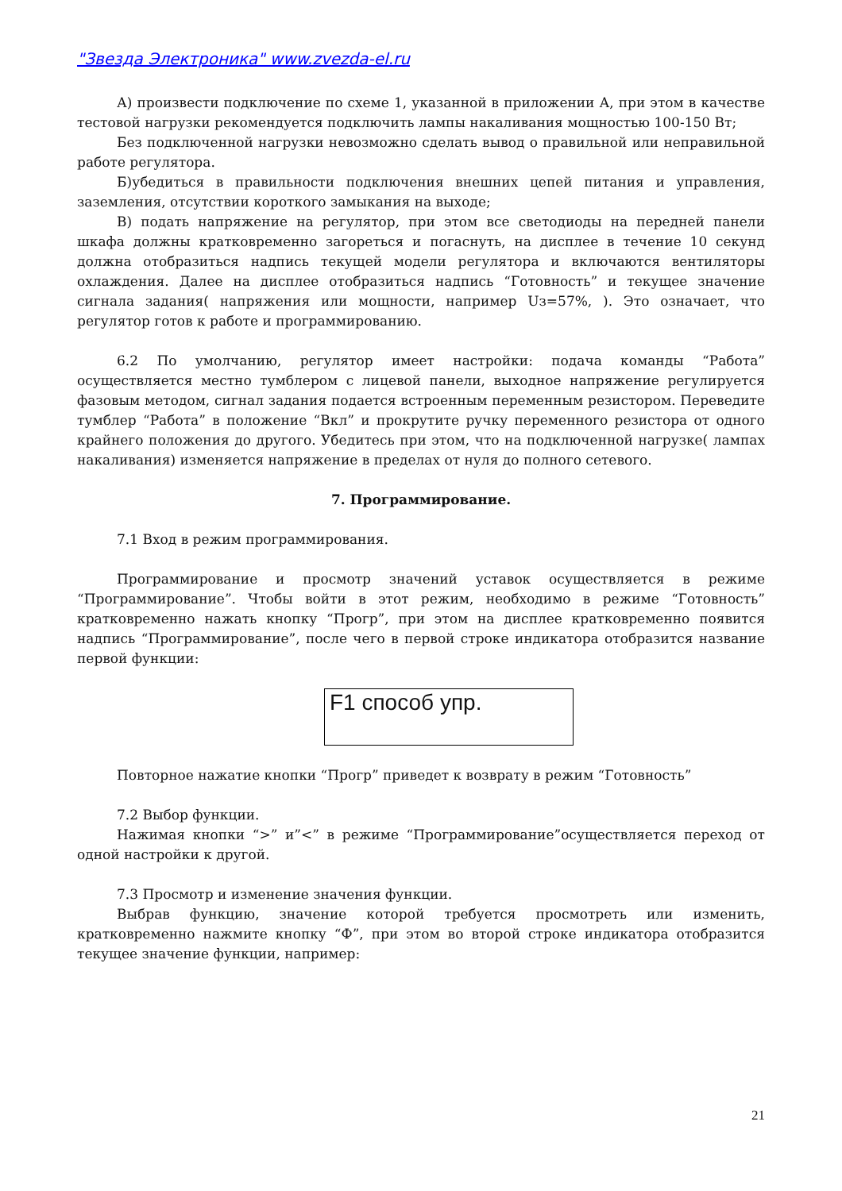"Звезда Электроника" www.zvezda-el.ru
А) произвести подключение по схеме 1, указанной в приложении А, при этом в качестве тестовой нагрузки рекомендуется подключить лампы накаливания мощностью 100-150 Вт;
Без подключенной нагрузки невозможно сделать вывод о правильной или неправильной работе регулятора.
Б)убедиться в правильности подключения внешних цепей питания и управления, заземления, отсутствии короткого замыкания на выходе;
В) подать напряжение на регулятор, при этом все светодиоды на передней панели шкафа должны кратковременно загореться и погаснуть, на дисплее в течение 10 секунд должна отобразиться надпись текущей модели регулятора и включаются вентиляторы охлаждения. Далее на дисплее отобразиться надпись “Готовность” и текущее значение сигнала задания( напряжения или мощности, например Uз=57%, ). Это означает, что регулятор готов к работе и программированию.
6.2 По умолчанию, регулятор имеет настройки: подача команды “Работа” осуществляется местно тумблером с лицевой панели, выходное напряжение регулируется фазовым методом, сигнал задания подается встроенным переменным резистором. Переведите тумблер “Работа” в положение “Вкл” и прокрутите ручку переменного резистора от одного крайнего положения до другого. Убедитесь при этом, что на подключенной нагрузке( лампах накаливания) изменяется напряжение в пределах от нуля до полного сетевого.
7. Программирование.
7.1 Вход в режим программирования.
Программирование и просмотр значений уставок осуществляется в режиме “Программирование”. Чтобы войти в этот режим, необходимо в режиме “Готовность” кратковременно нажать кнопку “Прогр”, при этом на дисплее кратковременно появится надпись “Программирование”, после чего в первой строке индикатора отобразится название первой функции:
F1 способ упр.
Повторное нажатие кнопки “Прогр” приведет к возврату в режим “Готовность”
7.2 Выбор функции.
Нажимая кнопки “>” и”<” в режиме “Программирование”осуществляется переход от одной настройки к другой.
7.3 Просмотр и изменение значения функции.
Выбрав функцию, значение которой требуется просмотреть или изменить, кратковременно нажмите кнопку “Ф”, при этом во второй строке индикатора отобразится текущее значение функции, например:
21